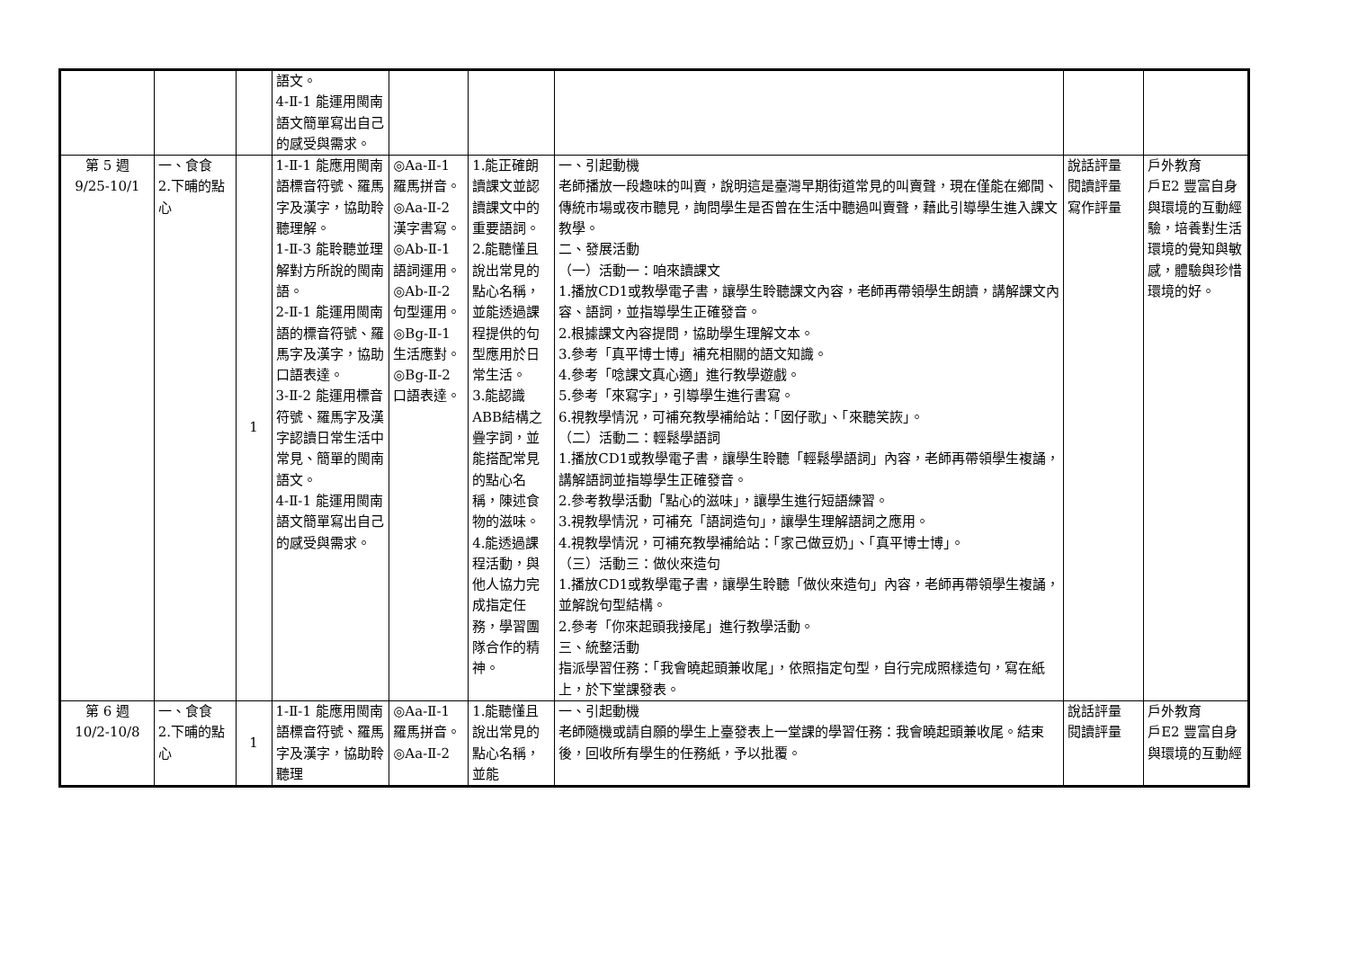| | | | 語文。 4-Ⅱ-1 能運用閩南語文簡單寫出自己的感受與需求。 | | | | | |
| 第 5 週 9/25-10/1 | 一、食食 2.下晡的點心 | 1 | 1-Ⅱ-1 能應用閩南語標音符號、羅馬字及漢字，協助聆聽理解。 1-Ⅱ-3 能聆聽並理解對方所說的閩南語。 2-Ⅱ-1 能運用閩南語的標音符號、羅馬字及漢字，協助口語表達。 3-Ⅱ-2 能運用標音符號、羅馬字及漢字認讀日常生活中常見、簡單的閩南語文。 4-Ⅱ-1 能運用閩南語文簡單寫出自己的感受與需求。 | ◎Aa-Ⅱ-1 羅馬拼音。 ◎Aa-Ⅱ-2 漢字書寫。 ◎Ab-Ⅱ-1 語詞運用。 ◎Ab-Ⅱ-2 句型運用。 ◎Bg-Ⅱ-1 生活應對。 ◎Bg-Ⅱ-2 口語表達。 | 1.能正確朗讀課文並認讀課文中的重要語詞。 2.能聽懂且說出常見的點心名稱，並能透過課程提供的句型應用於日常生活。 3.能認識ABB結構之疊字詞，並能搭配常見的點心名稱，陳述食物的滋味。 4.能透過課程活動，與他人協力完成指定任務，學習團隊合作的精神。 | 一、引起動機 老師播放一段趣味的叫賣，說明這是臺灣早期街道常見的叫賣聲，現在僅能在鄉間、傳統市場或夜市聽見，詢問學生是否曾在生活中聽過叫賣聲，藉此引導學生進入課文教學。 二、發展活動 （一）活動一：咱來讀課文 1.播放CD1或教學電子書，讓學生聆聽課文內容，老師再帶領學生朗讀，講解課文內容、語詞，並指導學生正確發音。 2.根據課文內容提問，協助學生理解文本。 3.參考「真平博士博」補充相關的語文知識。 4.參考「唸課文真心適」進行教學遊戲。 5.參考「來寫字」，引導學生進行書寫。 6.視教學情況，可補充教學補給站：「囡仔歌」、「來聽笑詼」。 （二）活動二：輕鬆學語詞 1.播放CD1或教學電子書，讓學生聆聽「輕鬆學語詞」內容，老師再帶領學生複誦，講解語詞並指導學生正確發音。 2.參考教學活動「點心的滋味」，讓學生進行短語練習。 3.視教學情況，可補充「語詞造句」，讓學生理解語詞之應用。 4.視教學情況，可補充教學補給站：「家己做豆奶」、「真平博士博」。 （三）活動三：做伙來造句 1.播放CD1或教學電子書，讓學生聆聽「做伙來造句」內容，老師再帶領學生複誦，並解說句型結構。 2.參考「你來起頭我接尾」進行教學活動。 三、統整活動 指派學習任務：「我會曉起頭兼收尾」，依照指定句型，自行完成照樣造句，寫在紙上，於下堂課發表。 | 說話評量 閱讀評量 寫作評量 | 戶外教育 戶E2 豐富自身與環境的互動經驗，培養對生活環境的覺知與敏感，體驗與珍惜環境的好。 |
| 第 6 週 10/2-10/8 | 一、食食 2.下晡的點心 | 1 | 1-Ⅱ-1 能應用閩南語標音符號、羅馬字及漢字，協助聆聽理 | ◎Aa-Ⅱ-1 羅馬拼音。 ◎Aa-Ⅱ-2 | 1.能聽懂且說出常見的點心名稱，並能 | 一、引起動機 老師隨機或請自願的學生上臺發表上一堂課的學習任務：我會曉起頭兼收尾。結束後，回收所有學生的任務紙，予以批覆。 | 說話評量 閱讀評量 | 戶外教育 戶E2 豐富自身與環境的互動經 |